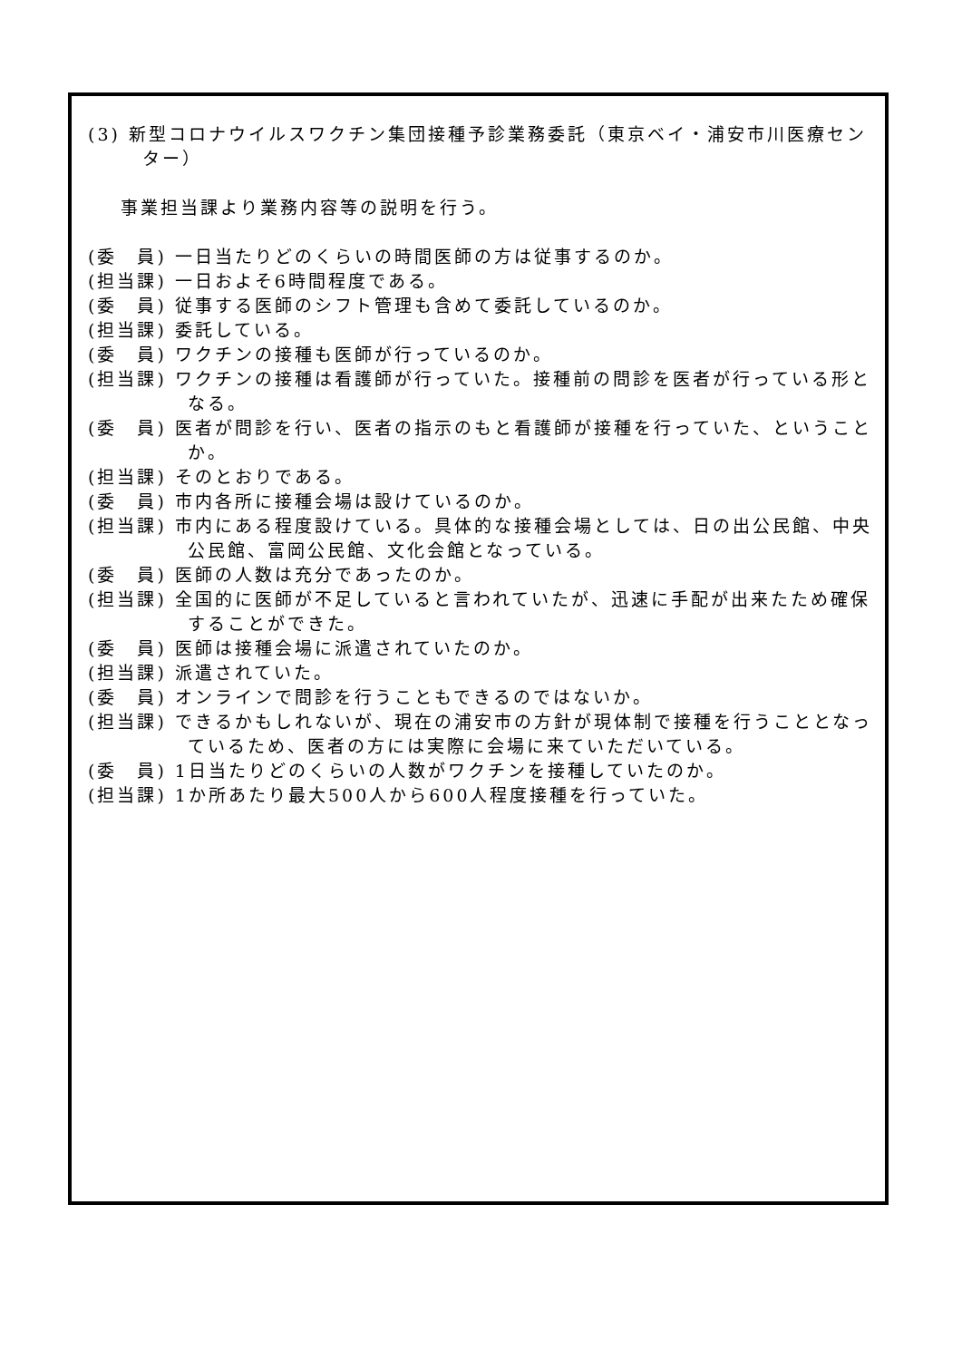(3) 新型コロナウイルスワクチン集団接種予診業務委託（東京ベイ・浦安市川医療センター）
事業担当課より業務内容等の説明を行う。
(委　員) 一日当たりどのくらいの時間医師の方は従事するのか。
(担当課) 一日およそ6時間程度である。
(委　員) 従事する医師のシフト管理も含めて委託しているのか。
(担当課) 委託している。
(委　員) ワクチンの接種も医師が行っているのか。
(担当課) ワクチンの接種は看護師が行っていた。接種前の問診を医者が行っている形となる。
(委　員) 医者が問診を行い、医者の指示のもと看護師が接種を行っていた、ということか。
(担当課) そのとおりである。
(委　員) 市内各所に接種会場は設けているのか。
(担当課) 市内にある程度設けている。具体的な接種会場としては、日の出公民館、中央公民館、富岡公民館、文化会館となっている。
(委　員) 医師の人数は充分であったのか。
(担当課) 全国的に医師が不足していると言われていたが、迅速に手配が出来たため確保することができた。
(委　員) 医師は接種会場に派遣されていたのか。
(担当課) 派遣されていた。
(委　員) オンラインで問診を行うこともできるのではないか。
(担当課) できるかもしれないが、現在の浦安市の方針が現体制で接種を行うこととなっているため、医者の方には実際に会場に来ていただいている。
(委　員) 1日当たりどのくらいの人数がワクチンを接種していたのか。
(担当課) 1か所あたり最大500人から600人程度接種を行っていた。